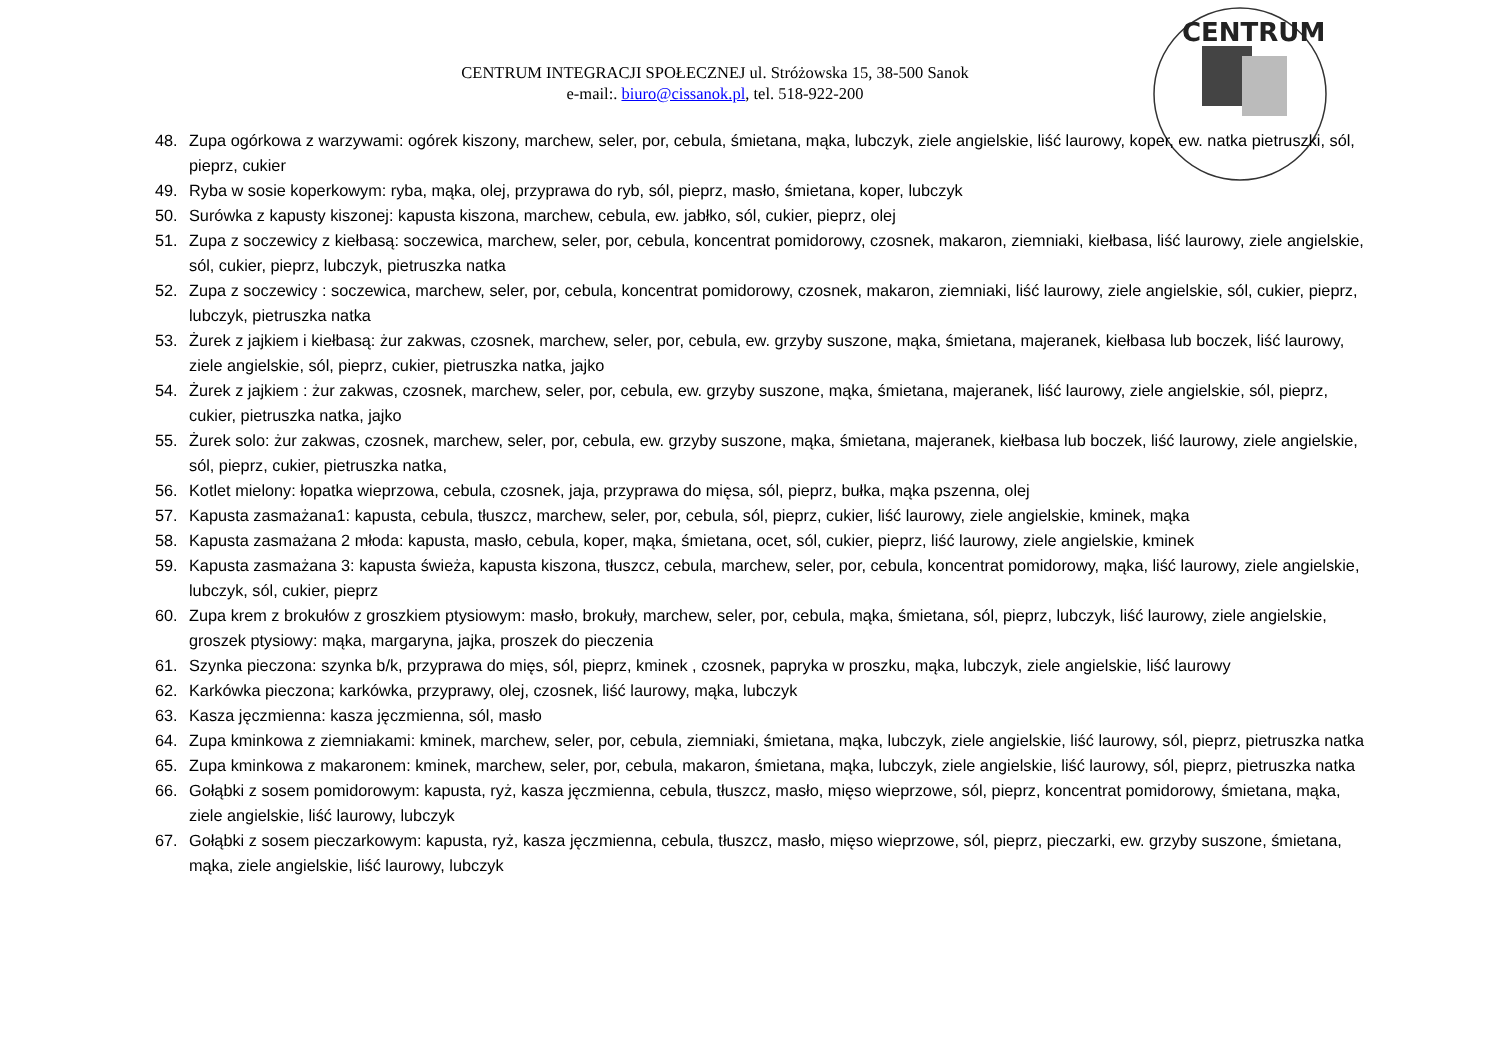CENTRUM INTEGRACJI SPOŁECZNEJ ul. Stróżowska 15, 38-500 Sanok
e-mail:. biuro@cissanok.pl, tel. 518-922-200
CENTRUM
48. Zupa ogórkowa z warzywami: ogórek kiszony, marchew, seler, por, cebula, śmietana, mąka, lubczyk, ziele angielskie, liść laurowy, koper, ew. natka pietruszki, sól, pieprz, cukier
49. Ryba w sosie koperkowym: ryba, mąka, olej, przyprawa do ryb, sól, pieprz, masło, śmietana, koper, lubczyk
50. Surówka z kapusty kiszonej: kapusta kiszona, marchew, cebula, ew. jabłko, sól, cukier, pieprz, olej
51. Zupa z soczewicy z kiełbasą: soczewica, marchew, seler, por, cebula, koncentrat pomidorowy, czosnek, makaron, ziemniaki, kiełbasa, liść laurowy, ziele angielskie, sól, cukier, pieprz, lubczyk, pietruszka natka
52. Zupa z soczewicy : soczewica, marchew, seler, por, cebula, koncentrat pomidorowy, czosnek, makaron, ziemniaki, liść laurowy, ziele angielskie, sól, cukier, pieprz, lubczyk, pietruszka natka
53. Żurek z jajkiem i kiełbasą: żur zakwas, czosnek, marchew, seler, por, cebula, ew. grzyby suszone, mąka, śmietana, majeranek, kiełbasa lub boczek, liść laurowy, ziele angielskie, sól, pieprz, cukier, pietruszka natka, jajko
54. Żurek z jajkiem : żur zakwas, czosnek, marchew, seler, por, cebula, ew. grzyby suszone, mąka, śmietana, majeranek, liść laurowy, ziele angielskie, sól, pieprz, cukier, pietruszka natka, jajko
55. Żurek solo: żur zakwas, czosnek, marchew, seler, por, cebula, ew. grzyby suszone, mąka, śmietana, majeranek, kiełbasa lub boczek, liść laurowy, ziele angielskie, sól, pieprz, cukier, pietruszka natka,
56. Kotlet mielony: łopatka wieprzowa, cebula, czosnek, jaja, przyprawa do mięsa, sól, pieprz, bułka, mąka pszenna, olej
57. Kapusta zasmażana1: kapusta, cebula, tłuszcz, marchew, seler, por, cebula, sól, pieprz, cukier, liść laurowy, ziele angielskie, kminek, mąka
58. Kapusta zasmażana 2 młoda: kapusta, masło, cebula, koper, mąka, śmietana, ocet, sól, cukier, pieprz, liść laurowy, ziele angielskie, kminek
59. Kapusta zasmażana 3: kapusta świeża, kapusta kiszona, tłuszcz, cebula, marchew, seler, por, cebula, koncentrat pomidorowy, mąka, liść laurowy, ziele angielskie, lubczyk, sól, cukier, pieprz
60. Zupa krem z brokułów z groszkiem ptysiowym: masło, brokuły, marchew, seler, por, cebula, mąka, śmietana, sól, pieprz, lubczyk, liść laurowy, ziele angielskie, groszek ptysiowy: mąka, margaryna, jajka, proszek do pieczenia
61. Szynka pieczona: szynka b/k, przyprawa do mięs, sól, pieprz, kminek , czosnek, papryka w proszku, mąka, lubczyk, ziele angielskie, liść laurowy
62. Karkówka pieczona; karkówka, przyprawy, olej, czosnek, liść laurowy, mąka, lubczyk
63. Kasza jęczmienna: kasza jęczmienna, sól, masło
64. Zupa kminkowa z ziemniakami: kminek, marchew, seler, por, cebula, ziemniaki, śmietana, mąka, lubczyk, ziele angielskie, liść laurowy, sól, pieprz, pietruszka natka
65. Zupa kminkowa z makaronem: kminek, marchew, seler, por, cebula, makaron, śmietana, mąka, lubczyk, ziele angielskie, liść laurowy, sól, pieprz, pietruszka natka
66. Gołąbki z sosem pomidorowym: kapusta, ryż, kasza jęczmienna, cebula, tłuszcz, masło, mięso wieprzowe, sól, pieprz, koncentrat pomidorowy, śmietana, mąka, ziele angielskie, liść laurowy, lubczyk
67. Gołąbki z sosem pieczarkowym: kapusta, ryż, kasza jęczmienna, cebula, tłuszcz, masło, mięso wieprzowe, sól, pieprz, pieczarki, ew. grzyby suszone, śmietana, mąka, ziele angielskie, liść laurowy, lubczyk